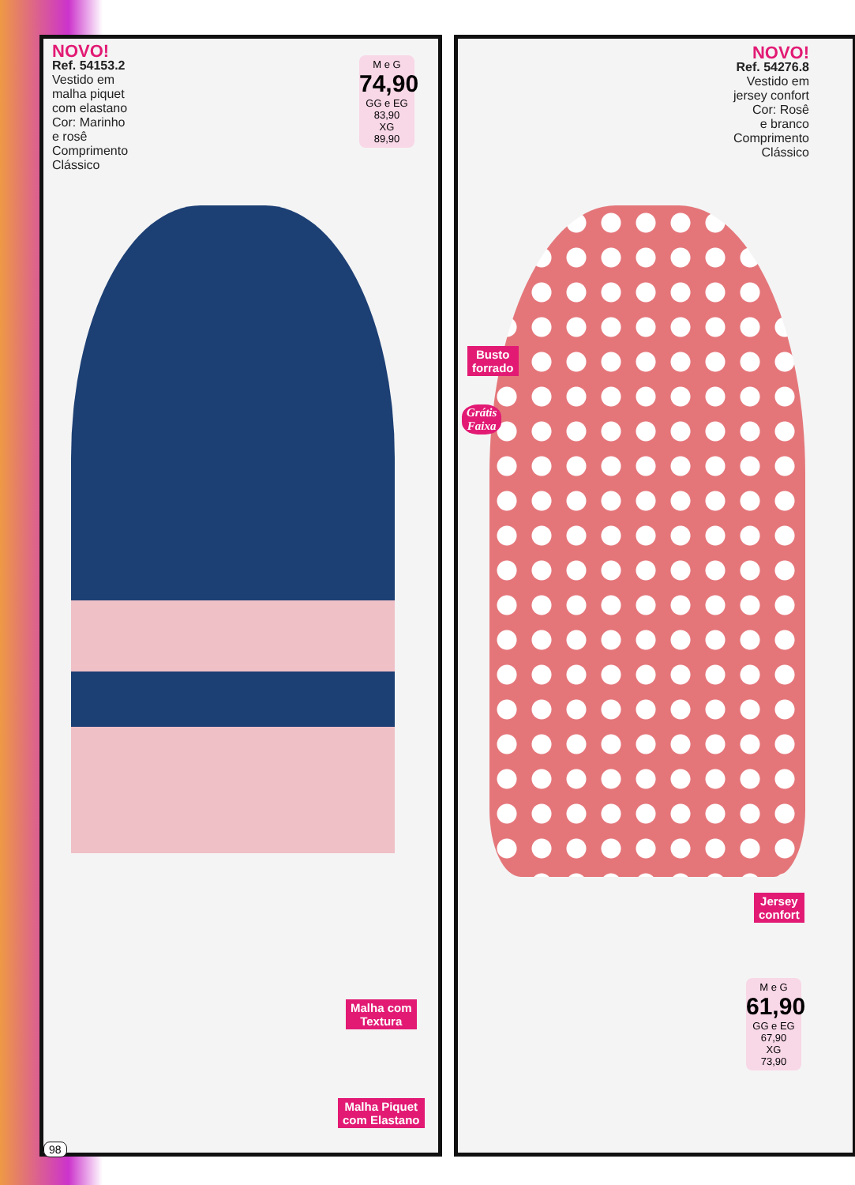NOVO!
Ref. 54153.2
Vestido em
malha piquet
com elastano
Cor: Marinho
e rosê
Comprimento
Clássico
M e G
74,90
GG e EG
83,90
XG
89,90
NOVO!
Ref. 54276.8
Vestido em
jersey confort
Cor: Rosê
e branco
Comprimento
Clássico
Busto
forrado
Grátis
Faixa
Jersey
confort
M e G
61,90
GG e EG
67,90
XG
73,90
Malha com
Textura
Malha Piquet
com Elastano
98